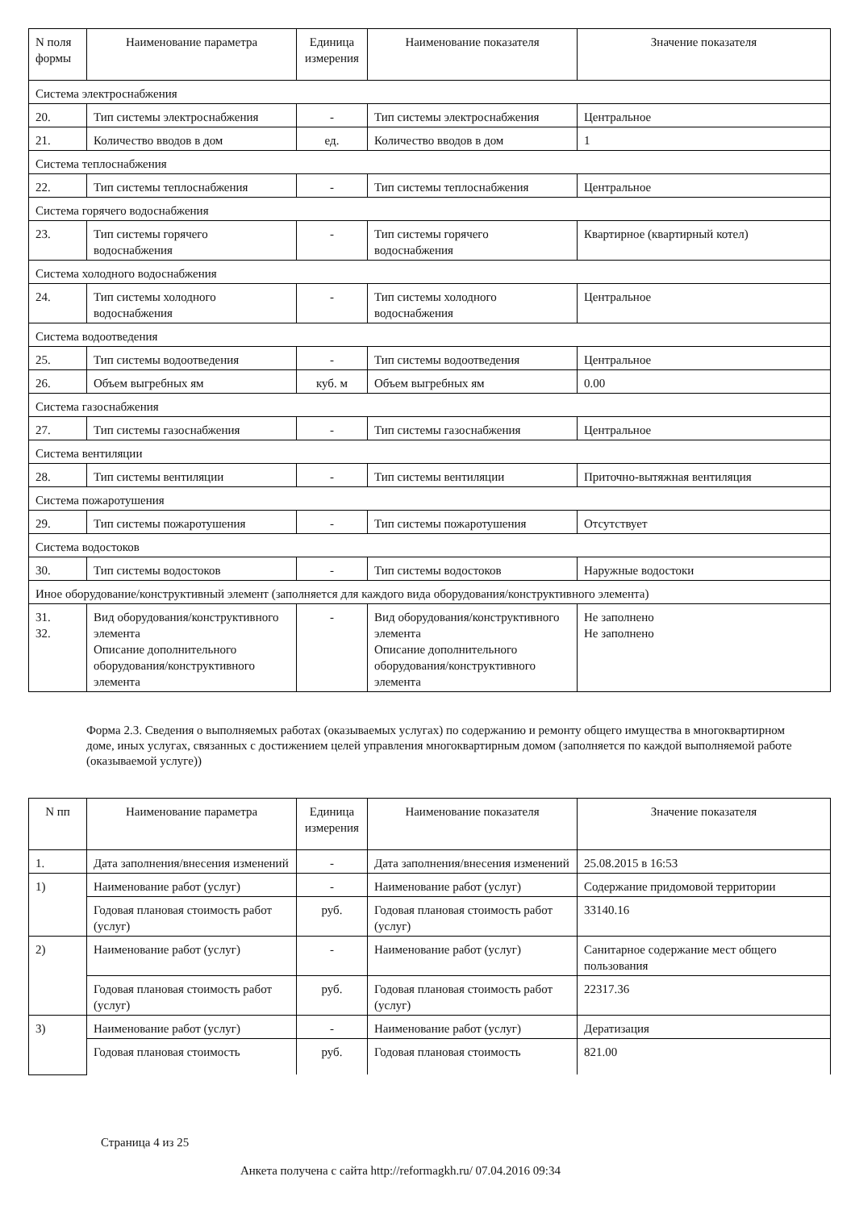| N поля формы | Наименование параметра | Единица измерения | Наименование показателя | Значение показателя |
| --- | --- | --- | --- | --- |
| Система электроснабжения | | | | |
| 20. | Тип системы электроснабжения | - | Тип системы электроснабжения | Центральное |
| 21. | Количество вводов в дом | ед. | Количество вводов в дом | 1 |
| Система теплоснабжения | | | | |
| 22. | Тип системы теплоснабжения | - | Тип системы теплоснабжения | Центральное |
| Система горячего водоснабжения | | | | |
| 23. | Тип системы горячего водоснабжения | - | Тип системы горячего водоснабжения | Квартирное (квартирный котел) |
| Система холодного водоснабжения | | | | |
| 24. | Тип системы холодного водоснабжения | - | Тип системы холодного водоснабжения | Центральное |
| Система водоотведения | | | | |
| 25. | Тип системы водоотведения | - | Тип системы водоотведения | Центральное |
| 26. | Объем выгребных ям | куб. м | Объем выгребных ям | 0.00 |
| Система газоснабжения | | | | |
| 27. | Тип системы газоснабжения | - | Тип системы газоснабжения | Центральное |
| Система вентиляции | | | | |
| 28. | Тип системы вентиляции | - | Тип системы вентиляции | Приточно-вытяжная вентиляция |
| Система пожаротушения | | | | |
| 29. | Тип системы пожаротушения | - | Тип системы пожаротушения | Отсутствует |
| Система водостоков | | | | |
| 30. | Тип системы водостоков | - | Тип системы водостоков | Наружные водостоки |
| Иное оборудование/конструктивный элемент (заполняется для каждого вида оборудования/конструктивного элемента) | | | | |
| 31. 32. | Вид оборудования/конструктивного элемента Описание дополнительного оборудования/конструктивного элемента | - | Вид оборудования/конструктивного элемента Описание дополнительного оборудования/конструктивного элемента | Не заполнено Не заполнено |
Форма 2.3. Сведения о выполняемых работах (оказываемых услугах) по содержанию и ремонту общего имущества в многоквартирном доме, иных услугах, связанных с достижением целей управления многоквартирным домом (заполняется по каждой выполняемой работе (оказываемой услуге))
| N пп | Наименование параметра | Единица измерения | Наименование показателя | Значение показателя |
| --- | --- | --- | --- | --- |
| 1. | Дата заполнения/внесения изменений | - | Дата заполнения/внесения изменений | 25.08.2015 в 16:53 |
| 1) | Наименование работ (услуг) | - | Наименование работ (услуг) | Содержание придомовой территории |
| | Годовая плановая стоимость работ (услуг) | руб. | Годовая плановая стоимость работ (услуг) | 33140.16 |
| 2) | Наименование работ (услуг) | - | Наименование работ (услуг) | Санитарное содержание мест общего пользования |
| | Годовая плановая стоимость работ (услуг) | руб. | Годовая плановая стоимость работ (услуг) | 22317.36 |
| 3) | Наименование работ (услуг) | - | Наименование работ (услуг) | Дератизация |
| | Годовая плановая стоимость | руб. | Годовая плановая стоимость | 821.00 |
Страница 4 из 25
Анкета получена с сайта http://reformagkh.ru/ 07.04.2016 09:34